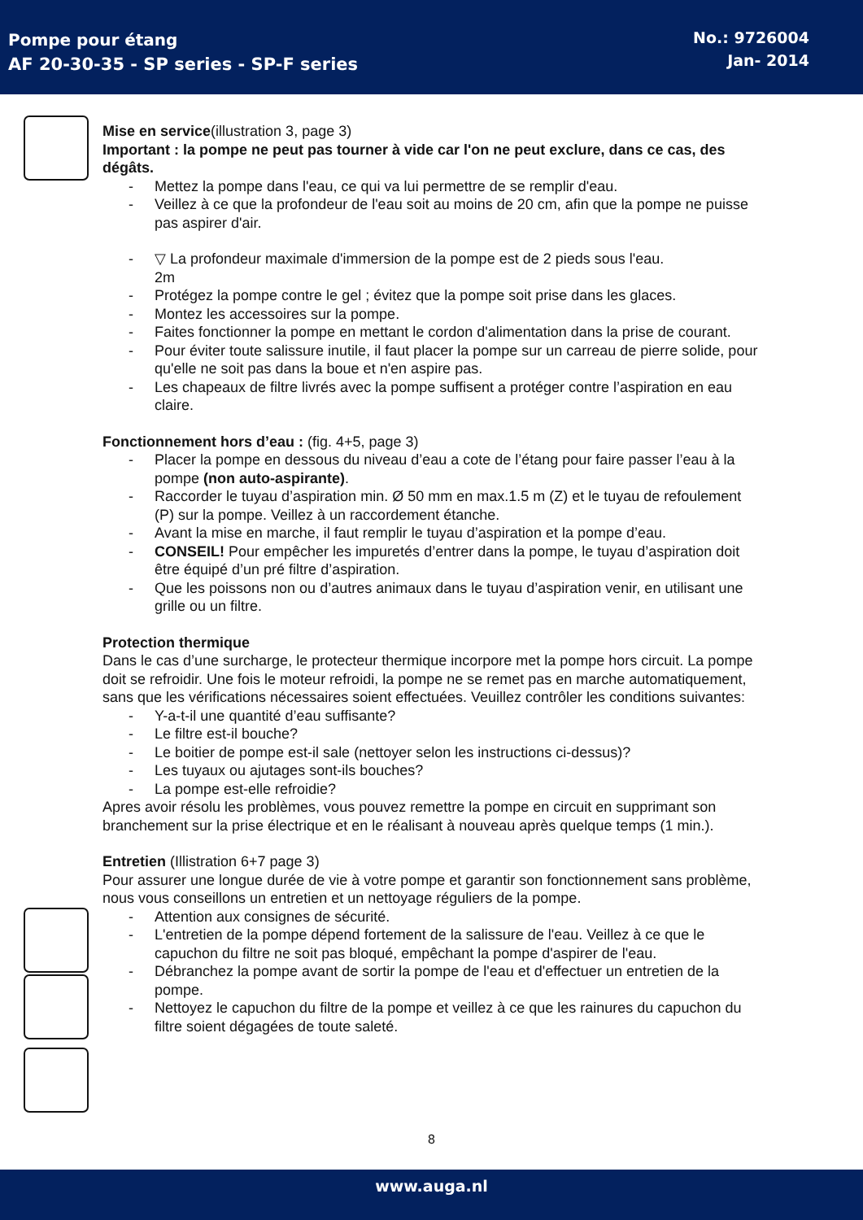Pompe pour étang
AF 20-30-35 - SP series - SP-F series
No.: 9726004
Jan- 2014
Mise en service(illustration 3, page 3)
Important : la pompe ne peut pas tourner à vide car l'on ne peut exclure, dans ce cas, des dégâts.
- Mettez la pompe dans l'eau, ce qui va lui permettre de se remplir d'eau.
- Veillez à ce que la profondeur de l'eau soit au moins de 20 cm, afin que la pompe ne puisse pas aspirer d'air.
- ▽ La profondeur maximale d'immersion de la pompe est de 2 pieds sous l'eau.
2m
- Protégez la pompe contre le gel ; évitez que la pompe soit prise dans les glaces.
- Montez les accessoires sur la pompe.
- Faites fonctionner la pompe en mettant le cordon d'alimentation dans la prise de courant.
- Pour éviter toute salissure inutile, il faut placer la pompe sur un carreau de pierre solide, pour qu'elle ne soit pas dans la boue et n'en aspire pas.
- Les chapeaux de filtre livrés avec la pompe suffisent a protéger contre l’aspiration en eau claire.
Fonctionnement hors d’eau : (fig. 4+5, page 3)
- Placer la pompe en dessous du niveau d’eau a cote de l’étang pour faire passer l’eau à la pompe (non auto-aspirante).
- Raccorder le tuyau d’aspiration min. Ø 50 mm en max.1.5 m (Z) et le tuyau de refoulement (P) sur la pompe. Veillez à un raccordement étanche.
- Avant la mise en marche, il faut remplir le tuyau d’aspiration et la pompe d’eau.
- CONSEIL! Pour empêcher les impuretés d’entrer dans la pompe, le tuyau d’aspiration doit être équipé d’un pré filtre d’aspiration.
- Que les poissons non ou d’autres animaux dans le tuyau d’aspiration venir, en utilisant une grille ou un filtre.
Protection thermique
Dans le cas d’une surcharge, le protecteur thermique incorpore met la pompe hors circuit. La pompe doit se refroidir. Une fois le moteur refroidi, la pompe ne se remet pas en marche automatiquement, sans que les vérifications nécessaires soient effectuées. Veuillez contrôler les conditions suivantes:
- Y-a-t-il une quantité d’eau suffisante?
- Le filtre est-il bouche?
- Le boitier de pompe est-il sale (nettoyer selon les instructions ci-dessus)?
- Les tuyaux ou ajutages sont-ils bouches?
- La pompe est-elle refroidie?
Apres avoir résolu les problèmes, vous pouvez remettre la pompe en circuit en supprimant son branchement sur la prise électrique et en le réalisant à nouveau après quelque temps (1 min.).
Entretien (Illistration 6+7 page 3)
Pour assurer une longue durée de vie à votre pompe et garantir son fonctionnement sans problème, nous vous conseillons un entretien et un nettoyage réguliers de la pompe.
- Attention aux consignes de sécurité.
- L'entretien de la pompe dépend fortement de la salissure de l'eau. Veillez à ce que le capuchon du filtre ne soit pas bloqué, empêchant la pompe d'aspirer de l'eau.
- Débranchez la pompe avant de sortir la pompe de l'eau et d'effectuer un entretien de la pompe.
- Nettoyez le capuchon du filtre de la pompe et veillez à ce que les rainures du capuchon du filtre soient dégagées de toute saleté.
8
www.auga.nl